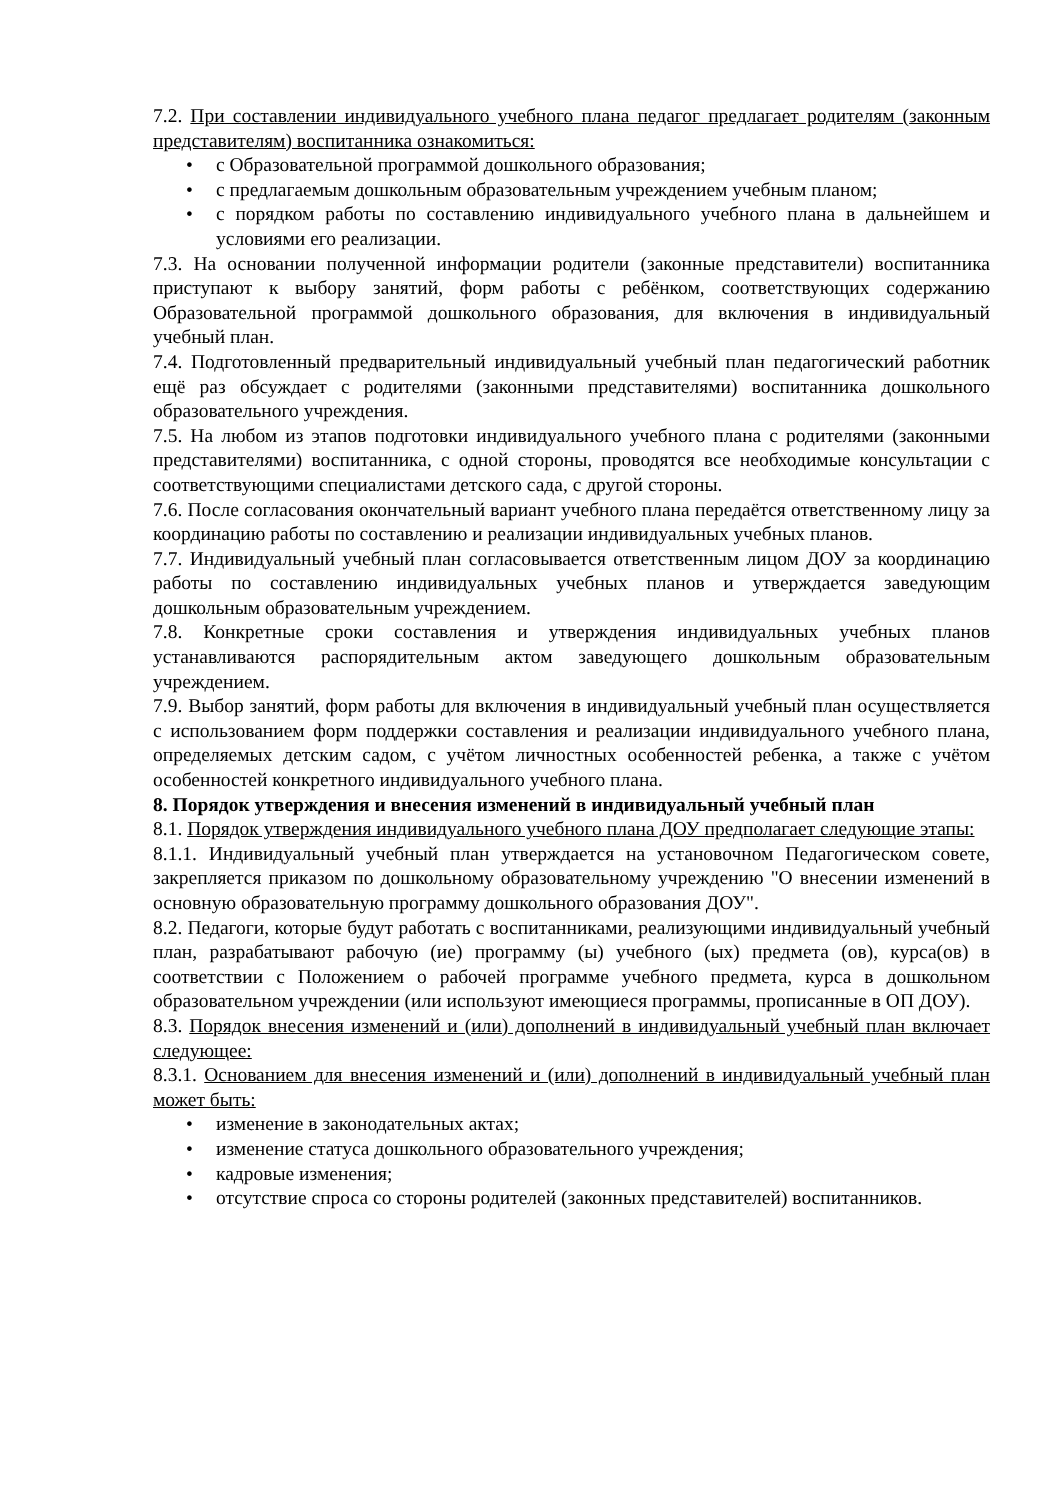7.2. При составлении индивидуального учебного плана педагог предлагает родителям (законным представителям) воспитанника ознакомиться:
• с Образовательной программой дошкольного образования;
• с предлагаемым дошкольным образовательным учреждением учебным планом;
• с порядком работы по составлению индивидуального учебного плана в дальнейшем и условиями его реализации.
7.3. На основании полученной информации родители (законные представители) воспитанника приступают к выбору занятий, форм работы с ребёнком, соответствующих содержанию Образовательной программой дошкольного образования, для включения в индивидуальный учебный план.
7.4. Подготовленный предварительный индивидуальный учебный план педагогический работник ещё раз обсуждает с родителями (законными представителями) воспитанника дошкольного образовательного учреждения.
7.5. На любом из этапов подготовки индивидуального учебного плана с родителями (законными представителями) воспитанника, с одной стороны, проводятся все необходимые консультации с соответствующими специалистами детского сада, с другой стороны.
7.6. После согласования окончательный вариант учебного плана передаётся ответственному лицу за координацию работы по составлению и реализации индивидуальных учебных планов.
7.7. Индивидуальный учебный план согласовывается ответственным лицом ДОУ за координацию работы по составлению индивидуальных учебных планов и утверждается заведующим дошкольным образовательным учреждением.
7.8. Конкретные сроки составления и утверждения индивидуальных учебных планов устанавливаются распорядительным актом заведующего дошкольным образовательным учреждением.
7.9. Выбор занятий, форм работы для включения в индивидуальный учебный план осуществляется с использованием форм поддержки составления и реализации индивидуального учебного плана, определяемых детским садом, с учётом личностных особенностей ребенка, а также с учётом особенностей конкретного индивидуального учебного плана.
8. Порядок утверждения и внесения изменений в индивидуальный учебный план
8.1. Порядок утверждения индивидуального учебного плана ДОУ предполагает следующие этапы:
8.1.1. Индивидуальный учебный план утверждается на установочном Педагогическом совете, закрепляется приказом по дошкольному образовательному учреждению "О внесении изменений в основную образовательную программу дошкольного образования ДОУ".
8.2. Педагоги, которые будут работать с воспитанниками, реализующими индивидуальный учебный план, разрабатывают рабочую (ие) программу (ы) учебного (ых) предмета (ов), курса(ов) в соответствии с Положением о рабочей программе учебного предмета, курса в дошкольном образовательном учреждении (или используют имеющиеся программы, прописанные в ОП ДОУ).
8.3. Порядок внесения изменений и (или) дополнений в индивидуальный учебный план включает следующее:
8.3.1. Основанием для внесения изменений и (или) дополнений в индивидуальный учебный план может быть:
• изменение в законодательных актах;
• изменение статуса дошкольного образовательного учреждения;
• кадровые изменения;
• отсутствие спроса со стороны родителей (законных представителей) воспитанников.